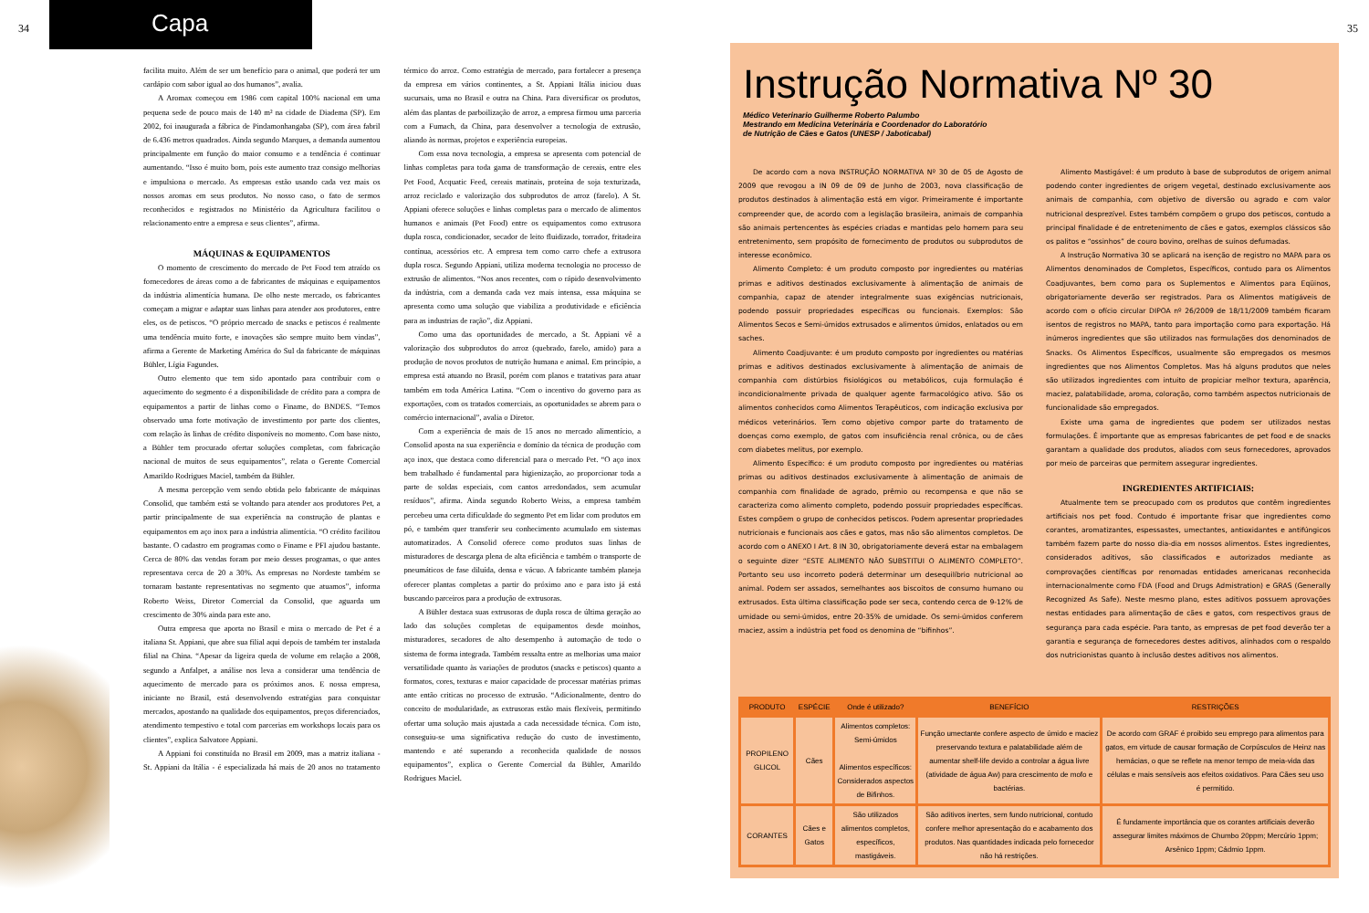34
Capa
facilita muito. Além de ser um benefício para o animal, que poderá ter um cardápio com sabor igual ao dos humanos”, avalia.
A Aromax começou em 1986 com capital 100% nacional em uma pequena sede de pouco mais de 140 m² na cidade de Diadema (SP). Em 2002, foi inaugurada a fábrica de Pindamonhangaba (SP), com área fabril de 6.436 metros quadrados. Ainda segundo Marques, a demanda aumentou principalmente em função do maior consumo e a tendência é continuar aumentando. “Isso é muito bom, pois este aumento traz consigo melhorias e impulsiona o mercado. As empresas estão usando cada vez mais os nossos aromas em seus produtos. No nosso caso, o fato de sermos reconhecidos e registrados no Ministério da Agricultura facilitou o relacionamento entre a empresa e seus clientes”, afirma.
MÁQUINAS & EQUIPAMENTOS
O momento de crescimento do mercado de Pet Food tem atraído os fornecedores de áreas como a de fabricantes de máquinas e equipamentos da indústria alimentícia humana. De olho neste mercado, os fabricantes começam a migrar e adaptar suas linhas para atender aos produtores, entre eles, os de petiscos. “O próprio mercado de snacks e petiscos é realmente uma tendência muito forte, e inovações são sempre muito bem vindas”, afirma a Gerente de Marketing América do Sul da fabricante de máquinas Bühler, Lígia Fagundes.
Outro elemento que tem sido apontado para contribuir com o aquecimento do segmento é a disponibilidade de crédito para a compra de equipamentos a partir de linhas como o Finame, do BNDES. “Temos observado uma forte motivação de investimento por parte dos clientes, com relação às linhas de crédito disponíveis no momento. Com base nisto, a Bühler tem procurado ofertar soluções completas, com fabricação nacional de muitos de seus equipamentos”, relata o Gerente Comercial Amarildo Rodrigues Maciel, também da Bühler.
A mesma percepção vem sendo obtida pelo fabricante de máquinas Consolid, que também está se voltando para atender aos produtores Pet, a partir principalmente de sua experiência na construção de plantas e equipamentos em aço inox para a indústria alimentícia. “O crédito facilitou bastante. O cadastro em programas como o Finame e PFI ajudou bastante. Cerca de 80% das vendas foram por meio desses programas, o que antes representava cerca de 20 a 30%. As empresas no Nordeste também se tornaram bastante representativas no segmento que atuamos”, informa Roberto Weiss, Diretor Comercial da Consolid, que aguarda um crescimento de 30% ainda para este ano.
Outra empresa que aporta no Brasil e mira o mercado de Pet é a italiana St. Appiani, que abre sua filial aqui depois de também ter instalada filial na China. “Apesar da ligeira queda de volume em relação a 2008, segundo a Anfalpet, a análise nos leva a considerar uma tendência de aquecimento de mercado para os próximos anos. E nossa empresa, iniciante no Brasil, está desenvolvendo estratégias para conquistar mercados, apostando na qualidade dos equipamentos, preços diferenciados, atendimento tempestivo e total com parcerias em workshops locais para os clientes”, explica Salvatore Appiani.
A Appiani foi constituída no Brasil em 2009, mas a matriz italiana - St. Appiani da Itália - é especializada há mais de 20 anos no tratamento térmico do arroz. Como estratégia de mercado, para fortalecer a presença da empresa em vários continentes, a St. Appiani Itália iniciou duas sucursais, uma no Brasil e outra na China. Para diversificar os produtos, além das plantas de parboilização de arroz, a empresa firmou uma parceria com a Fumach, da China, para desenvolver a tecnologia de extrusão, aliando às normas, projetos e experiência europeias.
Com essa nova tecnologia, a empresa se apresenta com potencial de linhas completas para toda gama de transformação de cereais, entre eles Pet Food, Acquatic Feed, cereais matinais, proteína de soja texturizada, arroz reciclado e valorização dos subprodutos de arroz (farelo). A St. Appiani oferece soluções e linhas completas para o mercado de alimentos humanos e animais (Pet Food) entre os equipamentos como extrusora dupla rosca, condicionador, secador de leito fluidizado, torrador, fritadeira contínua, acessórios etc. A empresa tem como carro chefe a extrusora dupla rosca. Segundo Appiani, utiliza moderna tecnologia no processo de extrusão de alimentos. “Nos anos recentes, com o rápido desenvolvimento da indústria, com a demanda cada vez mais intensa, essa máquina se apresenta como uma solução que viabiliza a produtividade e eficiência para as industrias de ração”, diz Appiani.
Como uma das oportunidades de mercado, a St. Appiani vê a valorização dos subprodutos do arroz (quebrado, farelo, amido) para a produção de novos produtos de nutrição humana e animal. Em princípio, a empresa está atuando no Brasil, porém com planos e tratativas para atuar também em toda América Latina. “Com o incentivo do governo para as exportações, com os tratados comerciais, as oportunidades se abrem para o comércio internacional”, avalia o Diretor.
Com a experiência de mais de 15 anos no mercado alimentício, a Consolid aposta na sua experiência e domínio da técnica de produção com aço inox, que destaca como diferencial para o mercado Pet. “O aço inox bem trabalhado é fundamental para higienização, ao proporcionar toda a parte de soldas especiais, com cantos arredondados, sem acumular resíduos”, afirma. Ainda segundo Roberto Weiss, a empresa também percebeu uma certa dificuldade do segmento Pet em lidar com produtos em pó, e também quer transferir seu conhecimento acumulado em sistemas automatizados. A Consolid oferece como produtos suas linhas de misturadores de descarga plena de alta eficiência e também o transporte de pneumáticos de fase diluída, densa e vácuo. A fabricante também planeja oferecer plantas completas a partir do próximo ano e para isto já está buscando parceiros para a produção de extrusoras.
A Bühler destaca suas extrusoras de dupla rosca de última geração ao lado das soluções completas de equipamentos desde moinhos, misturadores, secadores de alto desempenho à automação de todo o sistema de forma integrada. Também ressalta entre as melhorias uma maior versatilidade quanto às variações de produtos (snacks e petiscos) quanto a formatos, cores, texturas e maior capacidade de processar matérias primas ante então criticas no processo de extrusão. “Adicionalmente, dentro do conceito de modularidade, as extrusoras estão mais flexíveis, permitindo ofertar uma solução mais ajustada a cada necessidade técnica. Com isto, conseguiu-se uma significativa redução do custo de investimento, mantendo e até superando a reconhecida qualidade de nossos equipamentos”, explica o Gerente Comercial da Bühler, Amarildo Rodrigues Maciel.
35
Instrução Normativa Nº 30
Médico Veterinario Guilherme Roberto Palumbo
Mestrando em Medicina Veterinária e Coordenador do Laboratório
de Nutrição de Cães e Gatos (UNESP / Jaboticabal)
De acordo com a nova INSTRUÇÃO NORMATIVA Nº 30 de 05 de Agosto de 2009 que revogou a IN 09 de 09 de Junho de 2003, nova classificação de produtos destinados à alimentação está em vigor. Primeiramente é importante compreender que, de acordo com a legislação brasileira, animais de companhia são animais pertencentes às espécies criadas e mantidas pelo homem para seu entretenimento, sem propósito de fornecimento de produtos ou subprodutos de interesse econômico.
Alimento Completo: é um produto composto por ingredientes ou matérias primas e aditivos destinados exclusivamente à alimentação de animais de companhia, capaz de atender integralmente suas exigências nutricionais, podendo possuir propriedades específicas ou funcionais. Exemplos: São Alimentos Secos e Semi-úmidos extrusados e alimentos úmidos, enlatados ou em saches.
Alimento Coadjuvante: é um produto composto por ingredientes ou matérias primas e aditivos destinados exclusivamente à alimentação de animais de companhia com distúrbios fisiológicos ou metabólicos, cuja formulação é incondicionalmente privada de qualquer agente farmacológico ativo. São os alimentos conhecidos como Alimentos Terapêuticos, com indicação exclusiva por médicos veterinários. Tem como objetivo compor parte do tratamento de doenças como exemplo, de gatos com insuficiência renal crônica, ou de cães com diabetes melitus, por exemplo.
Alimento Específico: é um produto composto por ingredientes ou matérias primas ou aditivos destinados exclusivamente à alimentação de animais de companhia com finalidade de agrado, prêmio ou recompensa e que não se caracteriza como alimento completo, podendo possuir propriedades específicas. Estes compõem o grupo de conhecidos petiscos. Podem apresentar propriedades nutricionais e funcionais aos cães e gatos, mas não são alimentos completos. De acordo com o ANEXO I Art. 8 IN 30, obrigatoriamente deverá estar na embalagem o seguinte dizer “ESTE ALIMENTO NÃO SUBSTITUI O ALIMENTO COMPLETO”. Portanto seu uso incorreto poderá determinar um desequilíbrio nutricional ao animal. Podem ser assados, semelhantes aos biscoitos de consumo humano ou extrusados. Esta última classificação pode ser seca, contendo cerca de 9-12% de umidade ou semi-úmidos, entre 20-35% de umidade. Os semi-úmidos conferem maciez, assim a indústria pet food os denomina de “bifinhos”.
Alimento Mastigável: é um produto à base de subprodutos de origem animal podendo conter ingredientes de origem vegetal, destinado exclusivamente aos animais de companhia, com objetivo de diversão ou agrado e com valor nutricional desprezível. Estes também compõem o grupo dos petiscos, contudo a principal finalidade é de entretenimento de cães e gatos, exemplos clássicos são os palitos e “ossinhos” de couro bovino, orelhas de suínos defumadas.
A Instrução Normativa 30 se aplicará na isenção de registro no MAPA para os Alimentos denominados de Completos, Específicos, contudo para os Alimentos Coadjuvantes, bem como para os Suplementos e Alimentos para Eqüinos, obrigatoriamente deverão ser registrados. Para os Alimentos matigáveis de acordo com o ofício circular DIPOA nº 26/2009 de 18/11/2009 também ficaram isentos de registros no MAPA, tanto para importação como para exportação. Há inúmeros ingredientes que são utilizados nas formulações dos denominados de Snacks. Os Alimentos Específicos, usualmente são empregados os mesmos ingredientes que nos Alimentos Completos. Mas há alguns produtos que neles são utilizados ingredientes com intuito de propiciar melhor textura, aparência, maciez, palatabilidade, aroma, coloração, como também aspectos nutricionais de funcionalidade são empregados.
Existe uma gama de ingredientes que podem ser utilizados nestas formulações. É importante que as empresas fabricantes de pet food e de snacks garantam a qualidade dos produtos, aliados com seus fornecedores, aprovados por meio de parceiras que permitem assegurar ingredientes.
INGREDIENTES ARTIFICIAIS:
Atualmente tem se preocupado com os produtos que contêm ingredientes artificiais nos pet food. Contudo é importante frisar que ingredientes como corantes, aromatizantes, espessastes, umectantes, antioxidantes e antifúngicos também fazem parte do nosso dia-dia em nossos alimentos. Estes ingredientes, considerados aditivos, são classificados e autorizados mediante as comprovações científicas por renomadas entidades americanas reconhecida internacionalmente como FDA (Food and Drugs Admistration) e GRAS (Generally Recognized As Safe). Neste mesmo plano, estes aditivos possuem aprovações nestas entidades para alimentação de cães e gatos, com respectivos graus de segurança para cada espécie. Para tanto, as empresas de pet food deverão ter a garantia e segurança de fornecedores destes aditivos, alinhados com o respaldo dos nutricionistas quanto à inclusão destes aditivos nos alimentos.
| PRODUTO | ESPÉCIE | Onde é utilizado? | BENEFÍCIO | RESTRIÇÕES |
| --- | --- | --- | --- | --- |
| PROPILENO GLICOL | Cães | Alimentos completos: Semi-úmidos Alimentos específicos: Considerados aspectos de Bifinhos. | Função umectante confere aspecto de úmido e maciez preservando textura e palatabilidade além de aumentar shelf-life devido a controlar a água livre (atividade de água Aw) para crescimento de mofo e bactérias. | De acordo com GRAF é proibido seu emprego para alimentos para gatos, em virtude de causar formação de Corpúsculos de Heinz nas hemácias, o que se reflete na menor tempo de meia-vida das células e mais sensíveis aos efeitos oxidativos. Para Cães seu uso é permitido. |
| CORANTES | Cães e Gatos | São utilizados alimentos completos, específicos, mastigáveis. | São aditivos inertes, sem fundo nutricional, contudo confere melhor apresentação do e acabamento dos produtos. Nas quantidades indicada pelo fornecedor não há restrições. | É fundamente importância que os corantes artificiais deverão assegurar limites máximos de Chumbo 20ppm; Mercúrio 1ppm; Arsênico 1ppm; Cádmio 1ppm. |